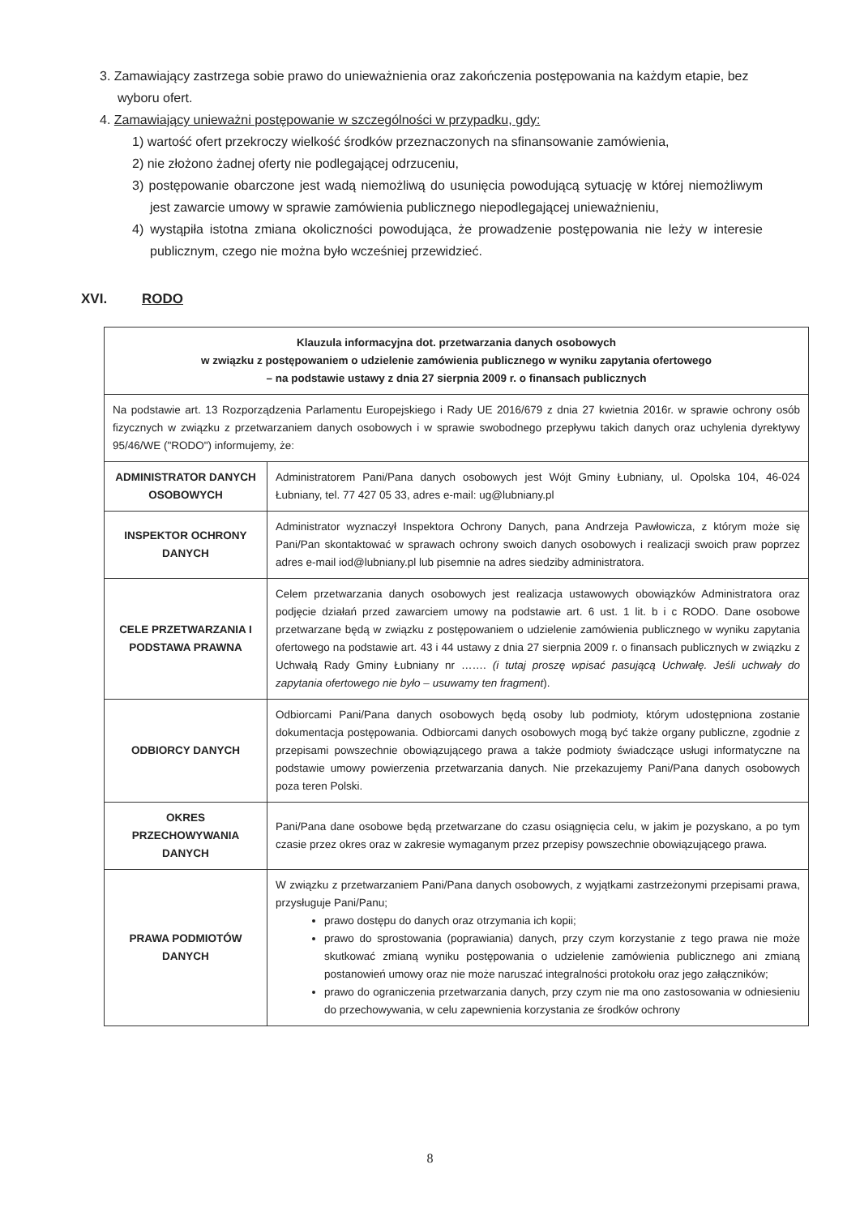3. Zamawiający zastrzega sobie prawo do unieważnienia oraz zakończenia postępowania na każdym etapie, bez wyboru ofert.
4. Zamawiający unieważni postępowanie w szczególności w przypadku, gdy:
1) wartość ofert przekroczy wielkość środków przeznaczonych na sfinansowanie zamówienia,
2) nie złożono żadnej oferty nie podlegającej odrzuceniu,
3) postępowanie obarczone jest wadą niemożliwą do usunięcia powodującą sytuację w której niemożliwym jest zawarcie umowy w sprawie zamówienia publicznego niepodlegającej unieważnieniu,
4) wystąpiła istotna zmiana okoliczności powodująca, że prowadzenie postępowania nie leży w interesie publicznym, czego nie można było wcześniej przewidzieć.
XVI. RODO
| Klauzula informacyjna dot. przetwarzania danych osobowych w związku z postępowaniem o udzielenie zamówienia publicznego w wyniku zapytania ofertowego – na podstawie ustawy z dnia 27 sierpnia 2009 r. o finansach publicznych | |
| Na podstawie art. 13 Rozporządzenia Parlamentu Europejskiego i Rady UE 2016/679 z dnia 27 kwietnia 2016r. w sprawie ochrony osób fizycznych w związku z przetwarzaniem danych osobowych i w sprawie swobodnego przepływu takich danych oraz uchylenia dyrektywy 95/46/WE ("RODO") informujemy, że: | |
| ADMINISTRATOR DANYCH OSOBOWYCH | Administratorem Pani/Pana danych osobowych jest Wójt Gminy Łubniany, ul. Opolska 104, 46-024 Łubniany, tel. 77 427 05 33, adres e-mail: ug@lubniany.pl |
| INSPEKTOR OCHRONY DANYCH | Administrator wyznaczył Inspektora Ochrony Danych, pana Andrzeja Pawłowicza, z którym może się Pani/Pan skontaktować w sprawach ochrony swoich danych osobowych i realizacji swoich praw poprzez adres e-mail iod@lubniany.pl lub pisemnie na adres siedziby administratora. |
| CELE PRZETWARZANIA I PODSTAWA PRAWNA | Celem przetwarzania danych osobowych jest realizacja ustawowych obowiązków Administratora oraz podjęcie działań przed zawarciem umowy na podstawie art. 6 ust. 1 lit. b i c RODO. Dane osobowe przetwarzane będą w związku z postępowaniem o udzielenie zamówienia publicznego w wyniku zapytania ofertowego na podstawie art. 43 i 44 ustawy z dnia 27 sierpnia 2009 r. o finansach publicznych w związku z Uchwałą Rady Gminy Łubniany nr ……. (i tutaj proszę wpisać pasującą Uchwałę. Jeśli uchwały do zapytania ofertowego nie było – usuwamy ten fragment ). |
| ODBIORCY DANYCH | Odbiorcami Pani/Pana danych osobowych będą osoby lub podmioty, którym udostępniona zostanie dokumentacja postępowania. Odbiorcami danych osobowych mogą być także organy publiczne, zgodnie z przepisami powszechnie obowiązującego prawa a także podmioty świadczące usługi informatyczne na podstawie umowy powierzenia przetwarzania danych. Nie przekazujemy Pani/Pana danych osobowych poza teren Polski. |
| OKRES PRZECHOWYWANIA DANYCH | Pani/Pana dane osobowe będą przetwarzane do czasu osiągnięcia celu, w jakim je pozyskano, a po tym czasie przez okres oraz w zakresie wymaganym przez przepisy powszechnie obowiązującego prawa. |
| PRAWA PODMIOTÓW DANYCH | W związku z przetwarzaniem Pani/Pana danych osobowych, z wyjątkami zastrzeżonymi przepisami prawa, przysługuje Pani/Panu; prawo dostępu do danych oraz otrzymania ich kopii; prawo do sprostowania (poprawiania) danych, przy czym korzystanie z tego prawa nie może skutkować zmianą wyniku postępowania o udzielenie zamówienia publicznego ani zmianą postanowień umowy oraz nie może naruszać integralności protokołu oraz jego załączników; prawo do ograniczenia przetwarzania danych, przy czym nie ma ono zastosowania w odniesieniu do przechowywania, w celu zapewnienia korzystania ze środków ochrony |
8